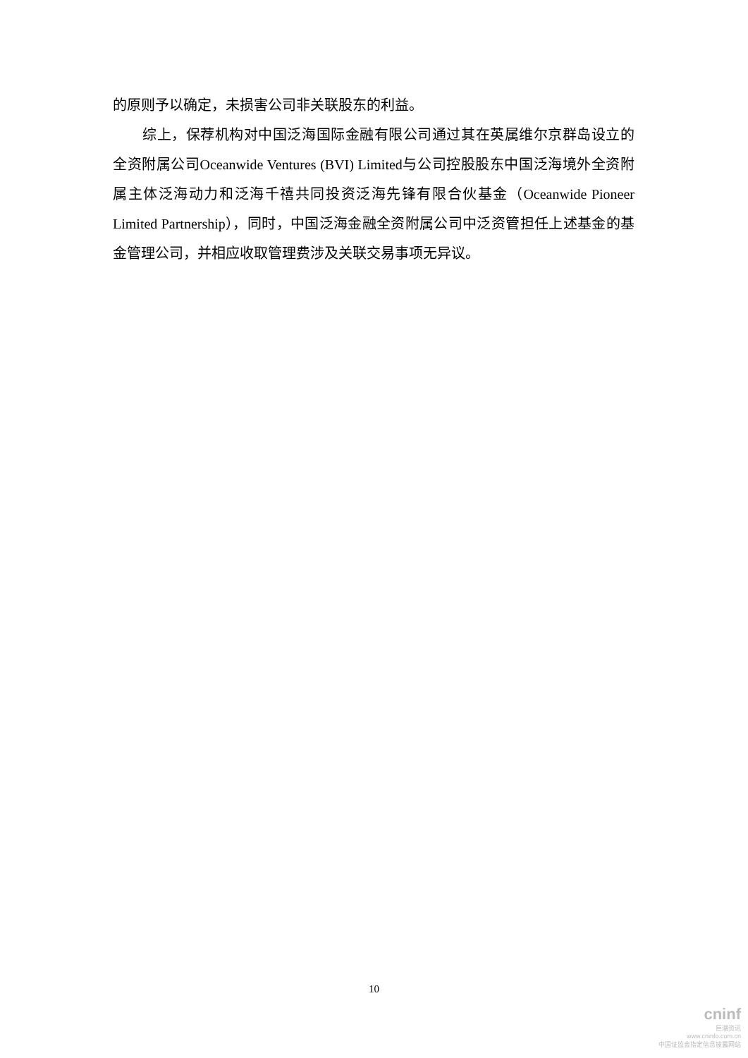的原则予以确定，未损害公司非关联股东的利益。
综上，保荐机构对中国泛海国际金融有限公司通过其在英属维尔京群岛设立的全资附属公司Oceanwide Ventures (BVI) Limited与公司控股股东中国泛海境外全资附属主体泛海动力和泛海千禧共同投资泛海先锋有限合伙基金（Oceanwide Pioneer Limited Partnership），同时，中国泛海金融全资附属公司中泛资管担任上述基金的基金管理公司，并相应收取管理费涉及关联交易事项无异议。
10
cninf
巨潮资讯
www.cninfo.com.cn
中国证监会指定信息披露网站